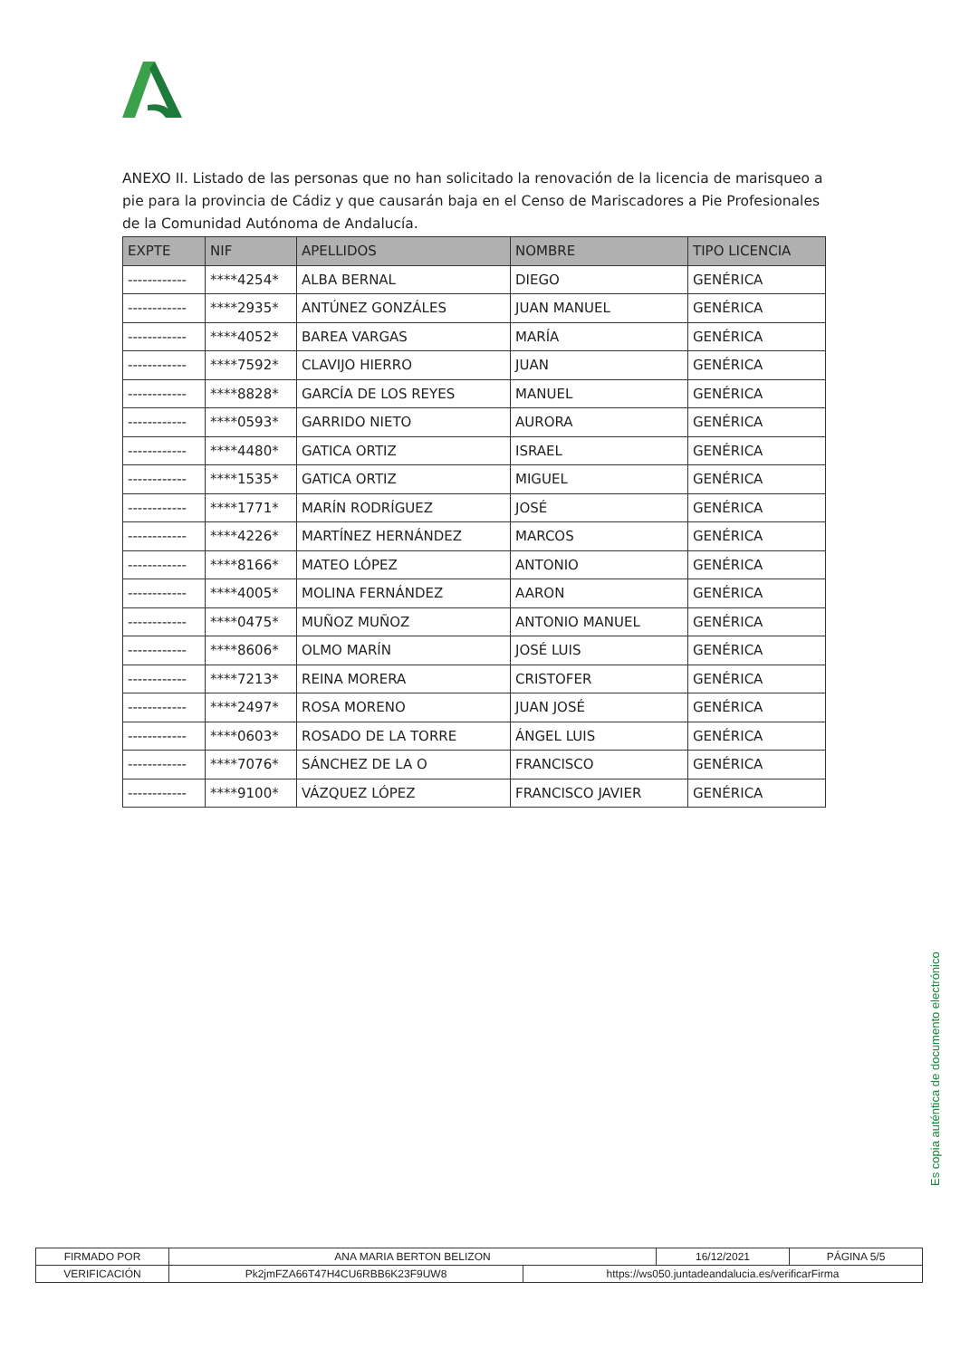ANEXO II. Listado de las personas que no han solicitado la renovación de la licencia de marisqueo a pie para la provincia de Cádiz y que causarán baja en el Censo de Mariscadores a Pie Profesionales de la Comunidad Autónoma de Andalucía.
| EXPTE | NIF | APELLIDOS | NOMBRE | TIPO LICENCIA |
| --- | --- | --- | --- | --- |
| ------------ | ****4254* | ALBA BERNAL | DIEGO | GENÉRICA |
| ------------ | ****2935* | ANTÚNEZ GONZÁLES | JUAN MANUEL | GENÉRICA |
| ------------ | ****4052* | BAREA VARGAS | MARÍA | GENÉRICA |
| ------------ | ****7592* | CLAVIJO HIERRO | JUAN | GENÉRICA |
| ------------ | ****8828* | GARCÍA DE LOS REYES | MANUEL | GENÉRICA |
| ------------ | ****0593* | GARRIDO NIETO | AURORA | GENÉRICA |
| ------------ | ****4480* | GATICA ORTIZ | ISRAEL | GENÉRICA |
| ------------ | ****1535* | GATICA ORTIZ | MIGUEL | GENÉRICA |
| ------------ | ****1771* | MARÍN RODRÍGUEZ | JOSÉ | GENÉRICA |
| ------------ | ****4226* | MARTÍNEZ HERNÁNDEZ | MARCOS | GENÉRICA |
| ------------ | ****8166* | MATEO LÓPEZ | ANTONIO | GENÉRICA |
| ------------ | ****4005* | MOLINA FERNÁNDEZ | AARON | GENÉRICA |
| ------------ | ****0475* | MUÑOZ MUÑOZ | ANTONIO MANUEL | GENÉRICA |
| ------------ | ****8606* | OLMO MARÍN | JOSÉ LUIS | GENÉRICA |
| ------------ | ****7213* | REINA MORERA | CRISTOFER | GENÉRICA |
| ------------ | ****2497* | ROSA MORENO | JUAN JOSÉ | GENÉRICA |
| ------------ | ****0603* | ROSADO DE LA TORRE | ÁNGEL LUIS | GENÉRICA |
| ------------ | ****7076* | SÁNCHEZ DE LA O | FRANCISCO | GENÉRICA |
| ------------ | ****9100* | VÁZQUEZ LÓPEZ | FRANCISCO JAVIER | GENÉRICA |
Es copia auténtica de documento electrónico
| FIRMADO POR | ANA MARIA BERTON BELIZON | | 16/12/2021 | PÁGINA 5/5 |
| VERIFICACIÓN | Pk2jmFZA66T47H4CU6RBB6K23F9UW8 | https://ws050.juntadeandalucia.es/verificarFirma | | |